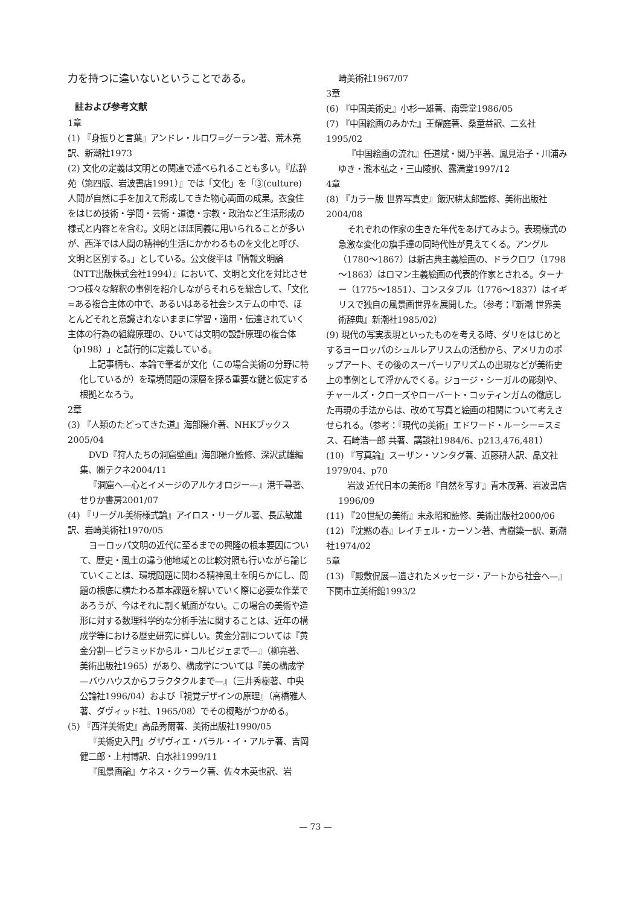力を持つに違いないということである。
註および参考文献
1章
(1) 『身振りと言葉』アンドレ・ルロワ=グーラン著、荒木亮訳、新潮社1973
(2) 文化の定義は文明との関連で述べられることも多い。『広辞苑（第四版、岩波書店1991）』では「文化」を「③(culture) 人間が自然に手を加えて形成してきた物心両面の成果。衣食住をはじめ技術・学問・芸術・道徳・宗教・政治など生活形成の様式と内容とを含む。文明とほぼ同義に用いられることが多いが、西洋では人間の精神的生活にかかわるものを文化と呼び、文明と区別する。」としている。公文俊平は『情報文明論（NTT出版株式会社1994）』において、文明と文化を対比させつつ様々な解釈の事例を紹介しながらそれらを総合して、「文化=ある複合主体の中で、あるいはある社会システムの中で、ほとんどそれと意識されないままに学習・適用・伝達されていく主体の行為の組織原理の、ひいては文明の設計原理の複合体（p198）」と試行的に定義している。
上記事柄も、本論で筆者が文化（この場合美術の分野に特化しているが）を環境問題の深層を探る重要な鍵と仮定する根拠となろう。
2章
(3) 『人類のたどってきた道』海部陽介著、NHKブックス2005/04
DVD『狩人たちの洞窟壁画』海部陽介監修、深沢武雄編集、㈱テクネ2004/11
『洞窟へ—心とイメージのアルケオロジー—』港千尋著、せりか書房2001/07
(4) 『リーグル美術様式論』アイロス・リーグル著、長広敏雄訳、岩崎美術社1970/05
ヨーロッパ文明の近代に至るまでの興隆の根本要因について、歴史・風土の違う他地域との比較対照も行いながら論じていくことは、環境問題に関わる精神風土を明らかにし、問題の根底に横たわる基本課題を解いていく際に必要な作業であろうが、今はそれに割く紙面がない。この場合の美術や造形に対する数理科学的な分析手法に関することは、近年の構成学等における歴史研究に詳しい。黄金分割については『黄金分割—ピラミッドからル・コルビジェまで—』（柳亮著、美術出版社1965）があり、構成学については『美の構成学—バウハウスからフラクタクルまで—』（三井秀樹著、中央公論社1996/04）および『視覚デザインの原理』（高橋雅人著、ダヴィッド社、1965/08）でその概略がつかめる。
(5) 『西洋美術史』高品秀爾著、美術出版社1990/05
『美術史入門』グザヴィエ・バラル・イ・アルテ著、吉岡健二郎・上村博訳、白水社1999/11
『風景画論』ケネス・クラーク著、佐々木英也訳、岩
崎美術社1967/07
3章
(6) 『中国美術史』小杉一雄著、南雲堂1986/05
(7) 『中国絵画のみかた』王耀庭著、桑童益訳、二玄社1995/02
『中国絵画の流れ』任道斌・関乃平著、鳳見治子・川浦みゆき・瀧本弘之・三山陵訳、露満堂1997/12
4章
(8) 『カラー版 世界写真史』飯沢耕太郎監修、美術出版社2004/08
それぞれの作家の生きた年代をあげてみよう。表現様式の急激な変化の旗手達の同時代性が見えてくる。アングル（1780～1867）は新古典主義絵画の、ドラクロワ（1798～1863）はロマン主義絵画の代表的作家とされる。ターナー（1775～1851）、コンスタブル（1776～1837）はイギリスで独自の風景画世界を展開した。（参考：『新潮 世界美術辞典』新潮社1985/02）
(9) 現代の写実表現といったものを考える時、ダリをはじめとするヨーロッパのシュルレアリスムの活動から、アメリカのポップアート、その後のスーパーリアリズムの出現などが美術史上の事例として浮かんでくる。ジョージ・シーガルの彫刻や、チャールズ・クローズやローバート・コッティンガムの徹底した再現の手法からは、改めて写真と絵画の相関について考えさせられる。（参考：『現代の美術』エドワード・ルーシー=スミス、石崎浩一郎 共著、講談社1984/6、p213,476,481）
(10) 『写真論』スーザン・ソンタグ著、近藤耕人訳、晶文社1979/04、p70
岩波 近代日本の美術8『自然を写す』青木茂著、岩波書店1996/09
(11) 『20世紀の美術』末永昭和監修、美術出版社2000/06
(12) 『沈黙の春』レイチェル・カーソン著、青樹簗一訳、新潮社1974/02
5章
(13) 『殿敷侃展—遺されたメッセージ・アートから社会へ—』下関市立美術館1993/2
— 73 —